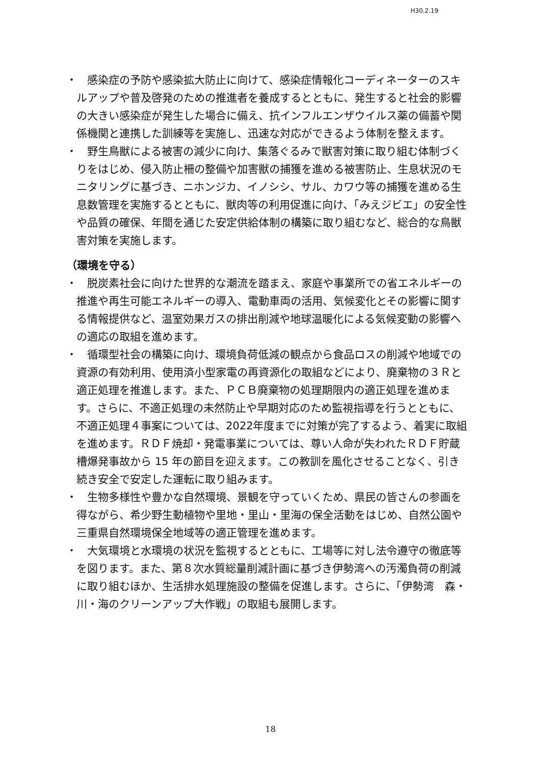H30.2.19
・
感染症の予防や感染拡大防止に向けて、感染症情報化コーディネーターのスキルアップや普及啓発のための推進者を養成するとともに、発生すると社会的影響の大きい感染症が発生した場合に備え、抗インフルエンザウイルス薬の備蓄や関係機関と連携した訓練等を実施し、迅速な対応ができるよう体制を整えます。
・
野生鳥獣による被害の減少に向け、集落ぐるみで獣害対策に取り組む体制づくりをはじめ、侵入防止柵の整備や加害獣の捕獲を進める被害防止、生息状況のモニタリングに基づき、ニホンジカ、イノシシ、サル、カワウ等の捕獲を進める生息数管理を実施するとともに、獣肉等の利用促進に向け、「みえジビエ」の安全性や品質の確保、年間を通じた安定供給体制の構築に取り組むなど、総合的な鳥獣害対策を実施します。
（環境を守る）
・
脱炭素社会に向けた世界的な潮流を踏まえ、家庭や事業所での省エネルギーの推進や再生可能エネルギーの導入、電動車両の活用、気候変化とその影響に関する情報提供など、温室効果ガスの排出削減や地球温暖化による気候変動の影響への適応の取組を進めます。
・
循環型社会の構築に向け、環境負荷低減の観点から食品ロスの削減や地域での資源の有効利用、使用済小型家電の再資源化の取組などにより、廃棄物の３Ｒと適正処理を推進します。また、ＰＣＢ廃棄物の処理期限内の適正処理を進めます。さらに、不適正処理の未然防止や早期対応のため監視指導を行うとともに、不適正処理４事案については、2022年度までに対策が完了するよう、着実に取組を進めます。ＲＤＦ焼却・発電事業については、尊い人命が失われたＲＤＦ貯蔵槽爆発事故から 15 年の節目を迎えます。この教訓を風化させることなく、引き続き安全で安定した運転に取り組みます。
・
生物多様性や豊かな自然環境、景観を守っていくため、県民の皆さんの参画を得ながら、希少野生動植物や里地・里山・里海の保全活動をはじめ、自然公園や三重県自然環境保全地域等の適正管理を進めます。
・
大気環境と水環境の状況を監視するとともに、工場等に対し法令遵守の徹底等を図ります。また、第８次水質総量削減計画に基づき伊勢湾への汚濁負荷の削減に取り組むほか、生活排水処理施設の整備を促進します。さらに、「伊勢湾　森・川・海のクリーンアップ大作戦」の取組も展開します。
18